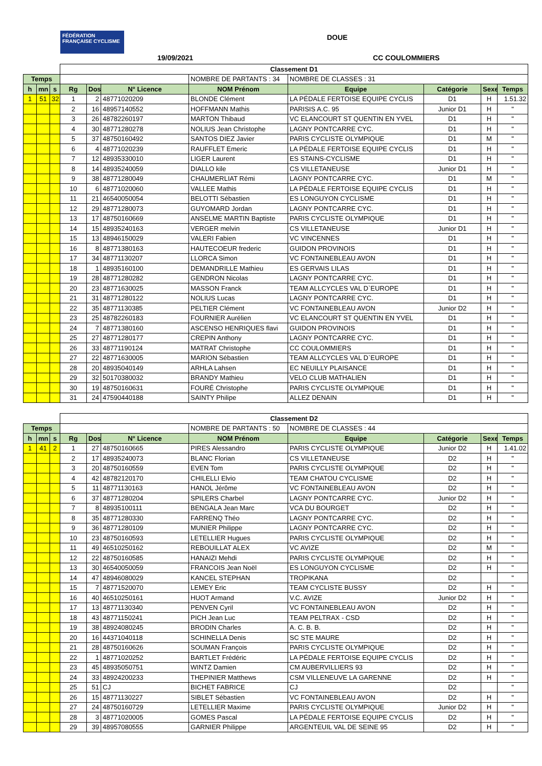FÉDÉRATION FRANÇAISE CYCLISME
DOUE
19/09/2021 CC COULOMMIERS
| | | | Classement D1 | | | | | | | |
| Temps | | | | | | NOMBRE DE PARTANTS : 34 | NOMBRE DE CLASSES : 31 | | | |
| h | mn | s | Rg | Dos | N° Licence | NOM Prénom | Equipe | Catégorie | Sexe | Temps |
| 1 | 51 | 32 | 1 | 2 | 48771020209 | BLONDE Clément | LA PÉDALE FERTOISE EQUIPE CYCLIS | D1 | H | 1.51.32 |
| | | | 2 | 16 | 48957140552 | HOFFMANN Mathis | PARISIS A.C. 95 | Junior D1 | H | " |
| | | | 3 | 26 | 48782260197 | MARTON Thibaud | VC ELANCOURT ST QUENTIN EN YVEL | D1 | H | " |
| | | | 4 | 30 | 48771280278 | NOLIUS Jean Christophe | LAGNY PONTCARRE CYC. | D1 | H | " |
| | | | 5 | 37 | 48750160492 | SANTOS DIEZ Javier | PARIS CYCLISTE OLYMPIQUE | D1 | M | " |
| | | | 6 | 4 | 48771020239 | RAUFFLET Emeric | LA PÉDALE FERTOISE EQUIPE CYCLIS | D1 | H | " |
| | | | 7 | 12 | 48935330010 | LIGER Laurent | ES STAINS-CYCLISME | D1 | H | " |
| | | | 8 | 14 | 48935240059 | DIALLO kile | CS VILLETANEUSE | Junior D1 | H | " |
| | | | 9 | 38 | 48771280049 | CHAUMERLIAT Rémi | LAGNY PONTCARRE CYC. | D1 | M | " |
| | | | 10 | 6 | 48771020060 | VALLEE Mathis | LA PÉDALE FERTOISE EQUIPE CYCLIS | D1 | H | " |
| | | | 11 | 21 | 46540050054 | BELOTTI Sébastien | ES LONGUYON CYCLISME | D1 | H | " |
| | | | 12 | 29 | 48771280073 | GUYOMARD Jordan | LAGNY PONTCARRE CYC. | D1 | H | " |
| | | | 13 | 17 | 48750160669 | ANSELME MARTIN Baptiste | PARIS CYCLISTE OLYMPIQUE | D1 | H | " |
| | | | 14 | 15 | 48935240163 | VERGER melvin | CS VILLETANEUSE | Junior D1 | H | " |
| | | | 15 | 13 | 48946150029 | VALERI Fabien | VC VINCENNES | D1 | H | " |
| | | | 16 | 8 | 48771380163 | HAUTECOEUR frederic | GUIDON PROVINOIS | D1 | H | " |
| | | | 17 | 34 | 48771130207 | LLORCA Simon | VC FONTAINEBLEAU AVON | D1 | H | " |
| | | | 18 | 1 | 48935160100 | DEMANDRILLE Mathieu | ES GERVAIS LILAS | D1 | H | " |
| | | | 19 | 28 | 48771280282 | GENDRON Nicolas | LAGNY PONTCARRE CYC. | D1 | H | " |
| | | | 20 | 23 | 48771630025 | MASSON Franck | TEAM ALLCYCLES VAL D`EUROPE | D1 | H | " |
| | | | 21 | 31 | 48771280122 | NOLIUS Lucas | LAGNY PONTCARRE CYC. | D1 | H | " |
| | | | 22 | 35 | 48771130385 | PELTIER Clément | VC FONTAINEBLEAU AVON | Junior D2 | H | " |
| | | | 23 | 25 | 48782260183 | FOURNIER Aurélien | VC ELANCOURT ST QUENTIN EN YVEL | D1 | H | " |
| | | | 24 | 7 | 48771380160 | ASCENSO HENRIQUES flavi | GUIDON PROVINOIS | D1 | H | " |
| | | | 25 | 27 | 48771280177 | CREPIN Anthony | LAGNY PONTCARRE CYC. | D1 | H | " |
| | | | 26 | 33 | 48771190124 | MATRAT Christophe | CC COULOMMIERS | D1 | H | " |
| | | | 27 | 22 | 48771630005 | MARION Sébastien | TEAM ALLCYCLES VAL D`EUROPE | D1 | H | " |
| | | | 28 | 20 | 48935040149 | ARHLA Lahsen | EC NEUILLY PLAISANCE | D1 | H | " |
| | | | 29 | 32 | 50170380032 | BRANDY Mathieu | VELO CLUB MATHALIEN | D1 | H | " |
| | | | 30 | 19 | 48750160631 | FOURÉ Christophe | PARIS CYCLISTE OLYMPIQUE | D1 | H | " |
| | | | 31 | 24 | 47590440188 | SAINTY Philipe | ALLEZ DENAIN | D1 | H | " |
| | | | Classement D2 | | | | | | | |
| Temps | | | | | | NOMBRE DE PARTANTS : 50 | NOMBRE DE CLASSES : 44 | | | |
| h | mn | s | Rg | Dos | N° Licence | NOM Prénom | Equipe | Catégorie | Sexe | Temps |
| 1 | 41 | 2 | 1 | 27 | 48750160665 | PIRES Alessandro | PARIS CYCLISTE OLYMPIQUE | Junior D2 | H | 1.41.02 |
| | | | 2 | 17 | 48935240073 | BLANC Florian | CS VILLETANEUSE | D2 | H | " |
| | | | 3 | 20 | 48750160559 | EVEN Tom | PARIS CYCLISTE OLYMPIQUE | D2 | H | " |
| | | | 4 | 42 | 48782120170 | CHILELLI Elvio | TEAM CHATOU CYCLISME | D2 | H | " |
| | | | 5 | 11 | 48771130163 | HANOL Jérôme | VC FONTAINEBLEAU AVON | D2 | H | " |
| | | | 6 | 37 | 48771280204 | SPILERS Charbel | LAGNY PONTCARRE CYC. | Junior D2 | H | " |
| | | | 7 | 8 | 48935100111 | BENGALA Jean Marc | VCA DU BOURGET | D2 | H | " |
| | | | 8 | 35 | 48771280330 | FARRENQ Théo | LAGNY PONTCARRE CYC. | D2 | H | " |
| | | | 9 | 36 | 48771280109 | MUNIER Philippe | LAGNY PONTCARRE CYC. | D2 | H | " |
| | | | 10 | 23 | 48750160593 | LETELLIER Hugues | PARIS CYCLISTE OLYMPIQUE | D2 | H | " |
| | | | 11 | 49 | 46510250162 | REBOUILLAT ALEX | VC AVIZE | D2 | M | " |
| | | | 12 | 22 | 48750160585 | HANAIZI Mehdi | PARIS CYCLISTE OLYMPIQUE | D2 | H | " |
| | | | 13 | 30 | 46540050059 | FRANCOIS Jean Noël | ES LONGUYON CYCLISME | D2 | H | " |
| | | | 14 | 47 | 48946080029 | KANCEL STEPHAN | TROPIKANA | D2 | | " |
| | | | 15 | 7 | 48771520070 | LEMEY Eric | TEAM CYCLISTE BUSSY | D2 | H | " |
| | | | 16 | 40 | 46510250161 | HUOT Armand | V.C. AVIZE | Junior D2 | H | " |
| | | | 17 | 13 | 48771130340 | PENVEN Cyril | VC FONTAINEBLEAU AVON | D2 | H | " |
| | | | 18 | 43 | 48771150241 | PICH Jean Luc | TEAM PELTRAX - CSD | D2 | H | " |
| | | | 19 | 38 | 48924080245 | BRODIN Charles | A. C. B. B. | D2 | H | " |
| | | | 20 | 16 | 44371040118 | SCHINELLA Denis | SC STE MAURE | D2 | H | " |
| | | | 21 | 28 | 48750160626 | SOUMAN François | PARIS CYCLISTE OLYMPIQUE | D2 | H | " |
| | | | 22 | 1 | 48771020252 | BARTLET Frédéric | LA PÉDALE FERTOISE EQUIPE CYCLIS | D2 | H | " |
| | | | 23 | 45 | 48935050751 | WINTZ Damien | CM AUBERVILLIERS 93 | D2 | H | " |
| | | | 24 | 33 | 48924200233 | THEPINIER Matthews | CSM VILLENEUVE LA GARENNE | D2 | H | " |
| | | | 25 | 51 | CJ | BICHET FABRICE | CJ | D2 | | " |
| | | | 26 | 15 | 48771130227 | SIBLET Sébastien | VC FONTAINEBLEAU AVON | D2 | H | " |
| | | | 27 | 24 | 48750160729 | LETELLIER Maxime | PARIS CYCLISTE OLYMPIQUE | Junior D2 | H | " |
| | | | 28 | 3 | 48771020005 | GOMES Pascal | LA PÉDALE FERTOISE EQUIPE CYCLIS | D2 | H | " |
| | | | 29 | 39 | 48957080555 | GARNIER Philippe | ARGENTEUIL VAL DE SEINE 95 | D2 | H | " |